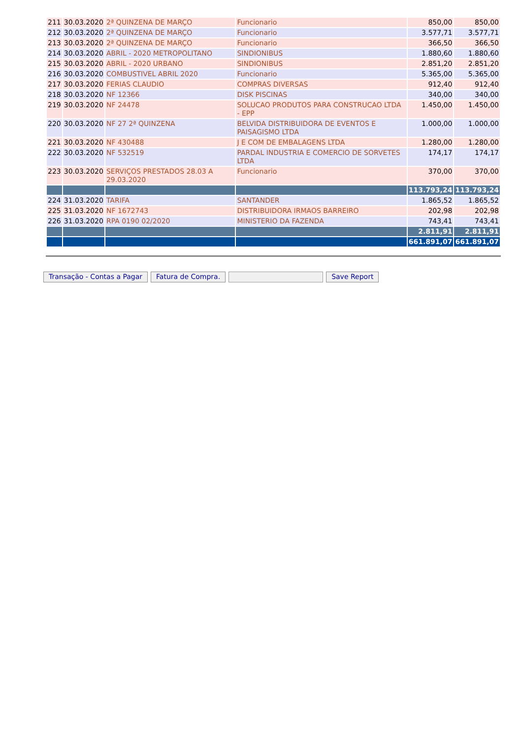| 211 | 30.03.2020 | 2ª QUINZENA DE MARÇO | Funcionario | 850,00 | 850,00 |
| 212 | 30.03.2020 | 2ª QUINZENA DE MARÇO | Funcionario | 3.577,71 | 3.577,71 |
| 213 | 30.03.2020 | 2ª QUINZENA DE MARÇO | Funcionario | 366,50 | 366,50 |
| 214 | 30.03.2020 | ABRIL - 2020 METROPOLITANO | SINDIONIBUS | 1.880,60 | 1.880,60 |
| 215 | 30.03.2020 | ABRIL - 2020 URBANO | SINDIONIBUS | 2.851,20 | 2.851,20 |
| 216 | 30.03.2020 | COMBUSTIVEL ABRIL 2020 | Funcionario | 5.365,00 | 5.365,00 |
| 217 | 30.03.2020 | FERIAS CLAUDIO | COMPRAS DIVERSAS | 912,40 | 912,40 |
| 218 | 30.03.2020 | NF 12366 | DISK PISCINAS | 340,00 | 340,00 |
| 219 | 30.03.2020 | NF 24478 | SOLUCAO PRODUTOS PARA CONSTRUCAO LTDA - EPP | 1.450,00 | 1.450,00 |
| 220 | 30.03.2020 | NF 27 2ª QUINZENA | BELVIDA DISTRIBUIDORA DE EVENTOS E PAISAGISMO LTDA | 1.000,00 | 1.000,00 |
| 221 | 30.03.2020 | NF 430488 | J E COM DE EMBALAGENS LTDA | 1.280,00 | 1.280,00 |
| 222 | 30.03.2020 | NF 532519 | PARDAL INDUSTRIA E COMERCIO DE SORVETES LTDA | 174,17 | 174,17 |
| 223 | 30.03.2020 | SERVIÇOS PRESTADOS 28.03 A 29.03.2020 | Funcionario | 370,00 | 370,00 |
| | | | | 113.793,24 | 113.793,24 |
| 224 | 31.03.2020 | TARIFA | SANTANDER | 1.865,52 | 1.865,52 |
| 225 | 31.03.2020 | NF 1672743 | DISTRIBUIDORA IRMAOS BARREIRO | 202,98 | 202,98 |
| 226 | 31.03.2020 | RPA 0190 02/2020 | MINISTERIO DA FAZENDA | 743,41 | 743,41 |
| | | | | 2.811,91 | 2.811,91 |
| | | | | 661.891,07 | 661.891,07 |
Transação - Contas a Pagar Fatura de Compra. Save Report